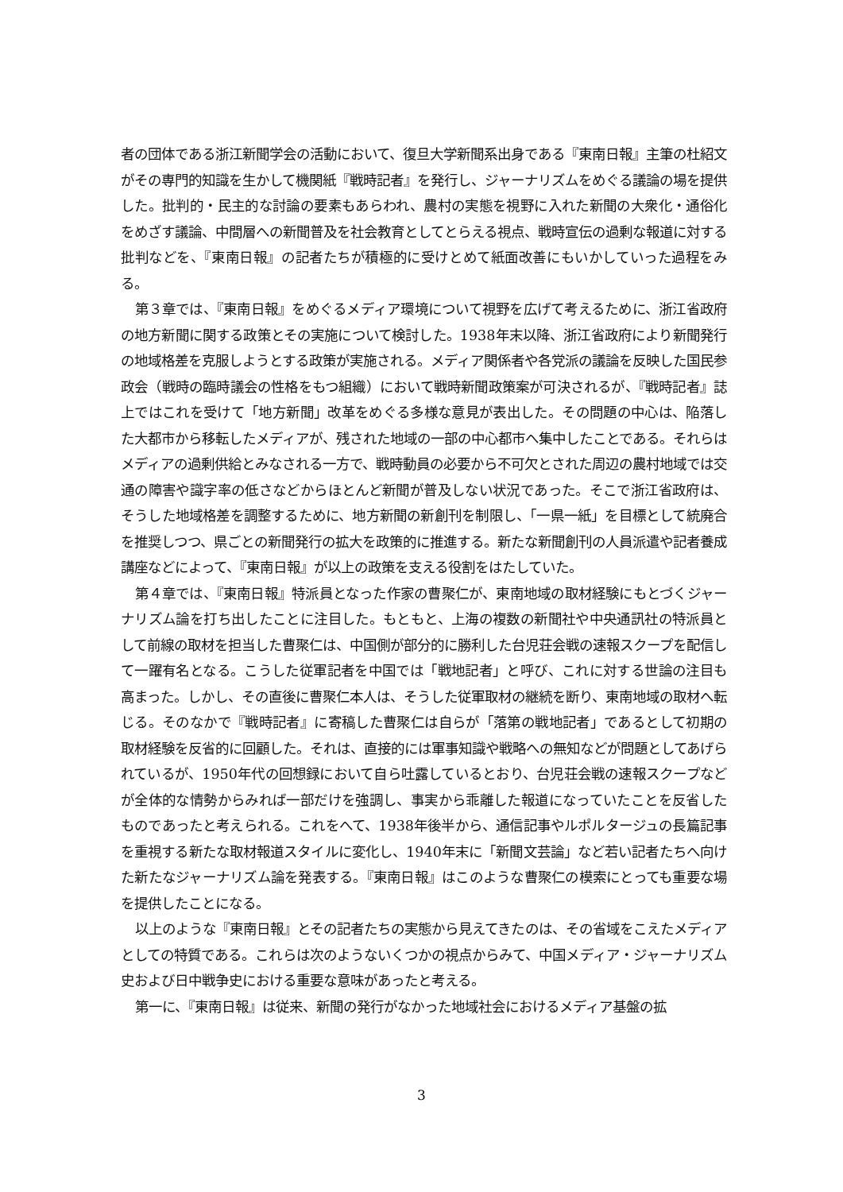者の団体である浙江新聞学会の活動において、復旦大学新聞系出身である『東南日報』主筆の杜紹文がその専門的知識を生かして機関紙『戦時記者』を発行し、ジャーナリズムをめぐる議論の場を提供した。批判的・民主的な討論の要素もあらわれ、農村の実態を視野に入れた新聞の大衆化・通俗化をめざす議論、中間層への新聞普及を社会教育としてとらえる視点、戦時宣伝の過剰な報道に対する批判などを、『東南日報』の記者たちが積極的に受けとめて紙面改善にもいかしていった過程をみる。
第３章では、『東南日報』をめぐるメディア環境について視野を広げて考えるために、浙江省政府の地方新聞に関する政策とその実施について検討した。1938年末以降、浙江省政府により新聞発行の地域格差を克服しようとする政策が実施される。メディア関係者や各党派の議論を反映した国民参政会（戦時の臨時議会の性格をもつ組織）において戦時新聞政策案が可決されるが、『戦時記者』誌上ではこれを受けて「地方新聞」改革をめぐる多様な意見が表出した。その問題の中心は、陥落した大都市から移転したメディアが、残された地域の一部の中心都市へ集中したことである。それらはメディアの過剰供給とみなされる一方で、戦時動員の必要から不可欠とされた周辺の農村地域では交通の障害や識字率の低さなどからほとんど新聞が普及しない状況であった。そこで浙江省政府は、そうした地域格差を調整するために、地方新聞の新創刊を制限し、「一県一紙」を目標として統廃合を推奨しつつ、県ごとの新聞発行の拡大を政策的に推進する。新たな新聞創刊の人員派遣や記者養成講座などによって、『東南日報』が以上の政策を支える役割をはたしていた。
第４章では、『東南日報』特派員となった作家の曹聚仁が、東南地域の取材経験にもとづくジャーナリズム論を打ち出したことに注目した。もともと、上海の複数の新聞社や中央通訊社の特派員として前線の取材を担当した曹聚仁は、中国側が部分的に勝利した台児荘会戦の速報スクープを配信して一躍有名となる。こうした従軍記者を中国では「戦地記者」と呼び、これに対する世論の注目も高まった。しかし、その直後に曹聚仁本人は、そうした従軍取材の継続を断り、東南地域の取材へ転じる。そのなかで『戦時記者』に寄稿した曹聚仁は自らが「落第の戦地記者」であるとして初期の取材経験を反省的に回顧した。それは、直接的には軍事知識や戦略への無知などが問題としてあげられているが、1950年代の回想録において自ら吐露しているとおり、台児荘会戦の速報スクープなどが全体的な情勢からみれば一部だけを強調し、事実から乖離した報道になっていたことを反省したものであったと考えられる。これをへて、1938年後半から、通信記事やルポルタージュの長篇記事を重視する新たな取材報道スタイルに変化し、1940年末に「新聞文芸論」など若い記者たちへ向けた新たなジャーナリズム論を発表する。『東南日報』はこのような曹聚仁の模索にとっても重要な場を提供したことになる。
以上のような『東南日報』とその記者たちの実態から見えてきたのは、その省域をこえたメディアとしての特質である。これらは次のようないくつかの視点からみて、中国メディア・ジャーナリズム史および日中戦争史における重要な意味があったと考える。
第一に、『東南日報』は従来、新聞の発行がなかった地域社会におけるメディア基盤の拡
3